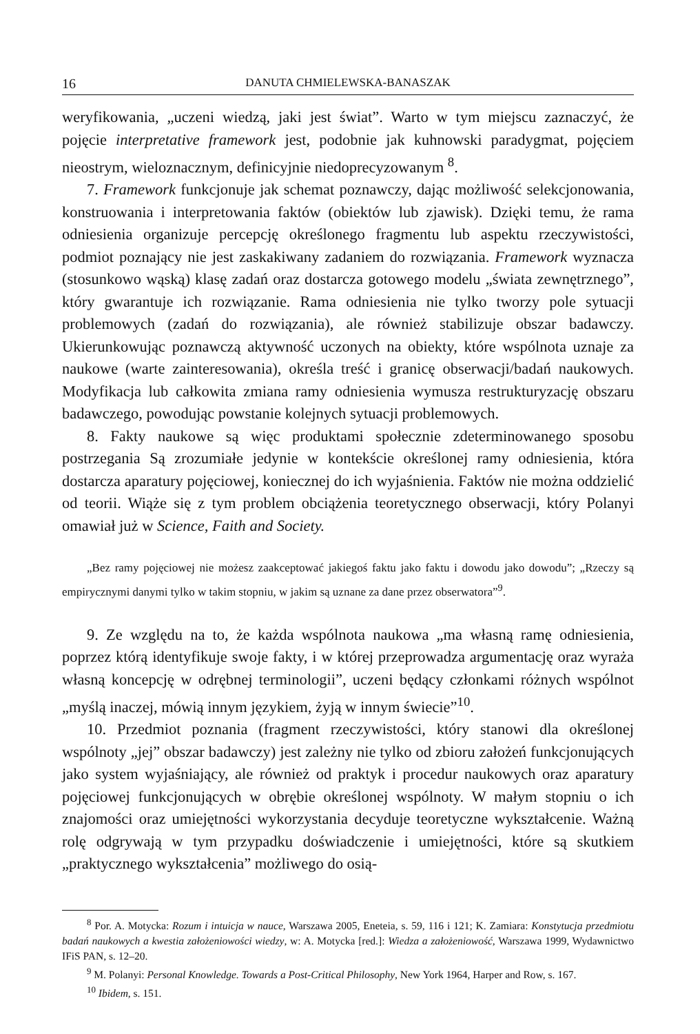16 DANUTA CHMIELEWSKA-BANASZAK
weryfikowania, „uczeni wiedzą, jaki jest świat”. Warto w tym miejscu zaznaczyć, że pojęcie interpretative framework jest, podobnie jak kuhnowski paradygmat, pojęciem nieostrym, wieloznacznym, definicyjnie niedoprecyzowanym <sup>8</sup>.
7. Framework funkcjonuje jak schemat poznawczy, dając możliwość selekcjonowania, konstruowania i interpretowania faktów (obiektów lub zjawisk). Dzięki temu, że rama odniesienia organizuje percepcję określonego fragmentu lub aspektu rzeczywistości, podmiot poznający nie jest zaskakiwany zadaniem do rozwiązania. Framework wyznacza (stosunkowo wąską) klasę zadań oraz dostarcza gotowego modelu „świata zewnętrznego”, który gwarantuje ich rozwiązanie. Rama odniesienia nie tylko tworzy pole sytuacji problemowych (zadań do rozwiązania), ale również stabilizuje obszar badawczy. Ukierunkowując poznawczą aktywność uczonych na obiekty, które wspólnota uznaje za naukowe (warte zainteresowania), określa treść i granicę obserwacji/badań naukowych. Modyfikacja lub całkowita zmiana ramy odniesienia wymusza restrukturyzację obszaru badawczego, powodując powstanie kolejnych sytuacji problemowych.
8. Fakty naukowe są więc produktami społecznie zdeterminowanego sposobu postrzegania Są zrozumiałe jedynie w kontekście określonej ramy odniesienia, która dostarcza aparatury pojęciowej, koniecznej do ich wyjaśnienia. Faktów nie można oddzielić od teorii. Wiąże się z tym problem obciążenia teoretycznego obserwacji, który Polanyi omawiał już w Science, Faith and Society.
„Bez ramy pojęciowej nie możesz zaakceptować jakiegoś faktu jako faktu i dowodu jako dowodu”; „Rzeczy są empirycznymi danymi tylko w takim stopniu, w jakim są uznane za dane przez obserwatora”<sup>9</sup>.
9. Ze względu na to, że każda wspólnota naukowa „ma własną ramę odniesienia, poprzez którą identyfikuje swoje fakty, i w której przeprowadza argumentację oraz wyraża własną koncepcję w odrębnej terminologii”, uczeni będący członkami różnych wspólnot „myślą inaczej, mówią innym językiem, żyją w innym świecie”<sup>10</sup>.
10. Przedmiot poznania (fragment rzeczywistości, który stanowi dla określonej wspólnoty „jej” obszar badawczy) jest zależny nie tylko od zbioru założeń funkcjonujących jako system wyjaśniający, ale również od praktyk i procedur naukowych oraz aparatury pojęciowej funkcjonujących w obrębie określonej wspólnoty. W małym stopniu o ich znajomości oraz umiejętności wykorzystania decyduje teoretyczne wykształcenie. Ważną rolę odgrywają w tym przypadku doświadczenie i umiejętności, które są skutkiem „praktycznego wykształcenia” możliwego do osią-
<sup>8</sup> Por. A. Motycka: Rozum i intuicja w nauce, Warszawa 2005, Eneteia, s. 59, 116 i 121; K. Zamiara: Konstytucja przedmiotu badań naukowych a kwestia założeniowości wiedzy, w: A. Motycka [red.]: Wiedza a założeniowość, Warszawa 1999, Wydawnictwo IFiS PAN, s. 12–20.
<sup>9</sup> M. Polanyi: Personal Knowledge. Towards a Post-Critical Philosophy, New York 1964, Harper and Row, s. 167.
<sup>10</sup> Ibidem, s. 151.